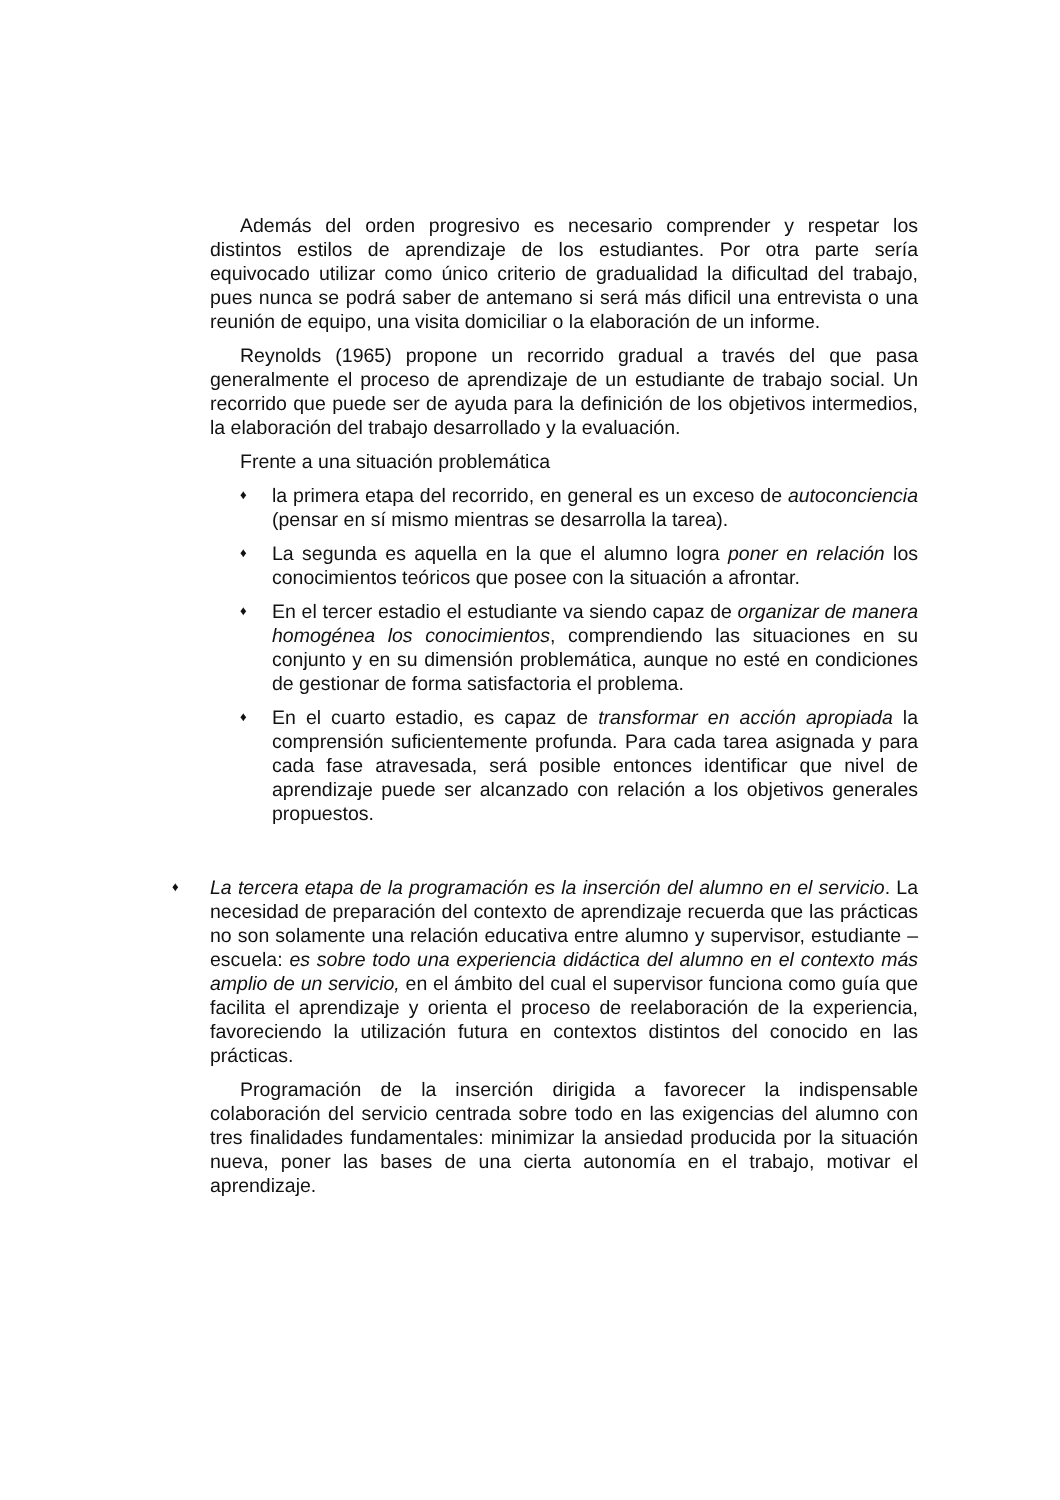Además del orden progresivo es necesario comprender y respetar los distintos estilos de aprendizaje de los estudiantes. Por otra parte sería equivocado utilizar como único criterio de gradualidad la dificultad del trabajo, pues nunca se podrá saber de antemano si será más dificil una entrevista o una reunión de equipo, una visita domiciliar o la elaboración de un informe.
Reynolds (1965) propone un recorrido gradual a través del que pasa generalmente el proceso de aprendizaje de un estudiante de trabajo social. Un recorrido que puede ser de ayuda para la definición de los objetivos intermedios, la elaboración del trabajo desarrollado y la evaluación.
Frente a una situación problemática
♦ la primera etapa del recorrido, en general es un exceso de autoconciencia (pensar en sí mismo mientras se desarrolla la tarea).
♦ La segunda es aquella en la que el alumno logra poner en relación los conocimientos teóricos que posee con la situación a afrontar.
♦ En el tercer estadio el estudiante va siendo capaz de organizar de manera homogénea los conocimientos, comprendiendo las situaciones en su conjunto y en su dimensión problemática, aunque no esté en condiciones de gestionar de forma satisfactoria el problema.
♦ En el cuarto estadio, es capaz de transformar en acción apropiada la comprensión suficientemente profunda. Para cada tarea asignada y para cada fase atravesada, será posible entonces identificar que nivel de aprendizaje puede ser alcanzado con relación a los objetivos generales propuestos.
♦ La tercera etapa de la programación es la inserción del alumno en el servicio. La necesidad de preparación del contexto de aprendizaje recuerda que las prácticas no son solamente una relación educativa entre alumno y supervisor, estudiante – escuela: es sobre todo una experiencia didáctica del alumno en el contexto más amplio de un servicio, en el ámbito del cual el supervisor funciona como guía que facilita el aprendizaje y orienta el proceso de reelaboración de la experiencia, favoreciendo la utilización futura en contextos distintos del conocido en las prácticas.
Programación de la inserción dirigida a favorecer la indispensable colaboración del servicio centrada sobre todo en las exigencias del alumno con tres finalidades fundamentales: minimizar la ansiedad producida por la situación nueva, poner las bases de una cierta autonomía en el trabajo, motivar el aprendizaje.